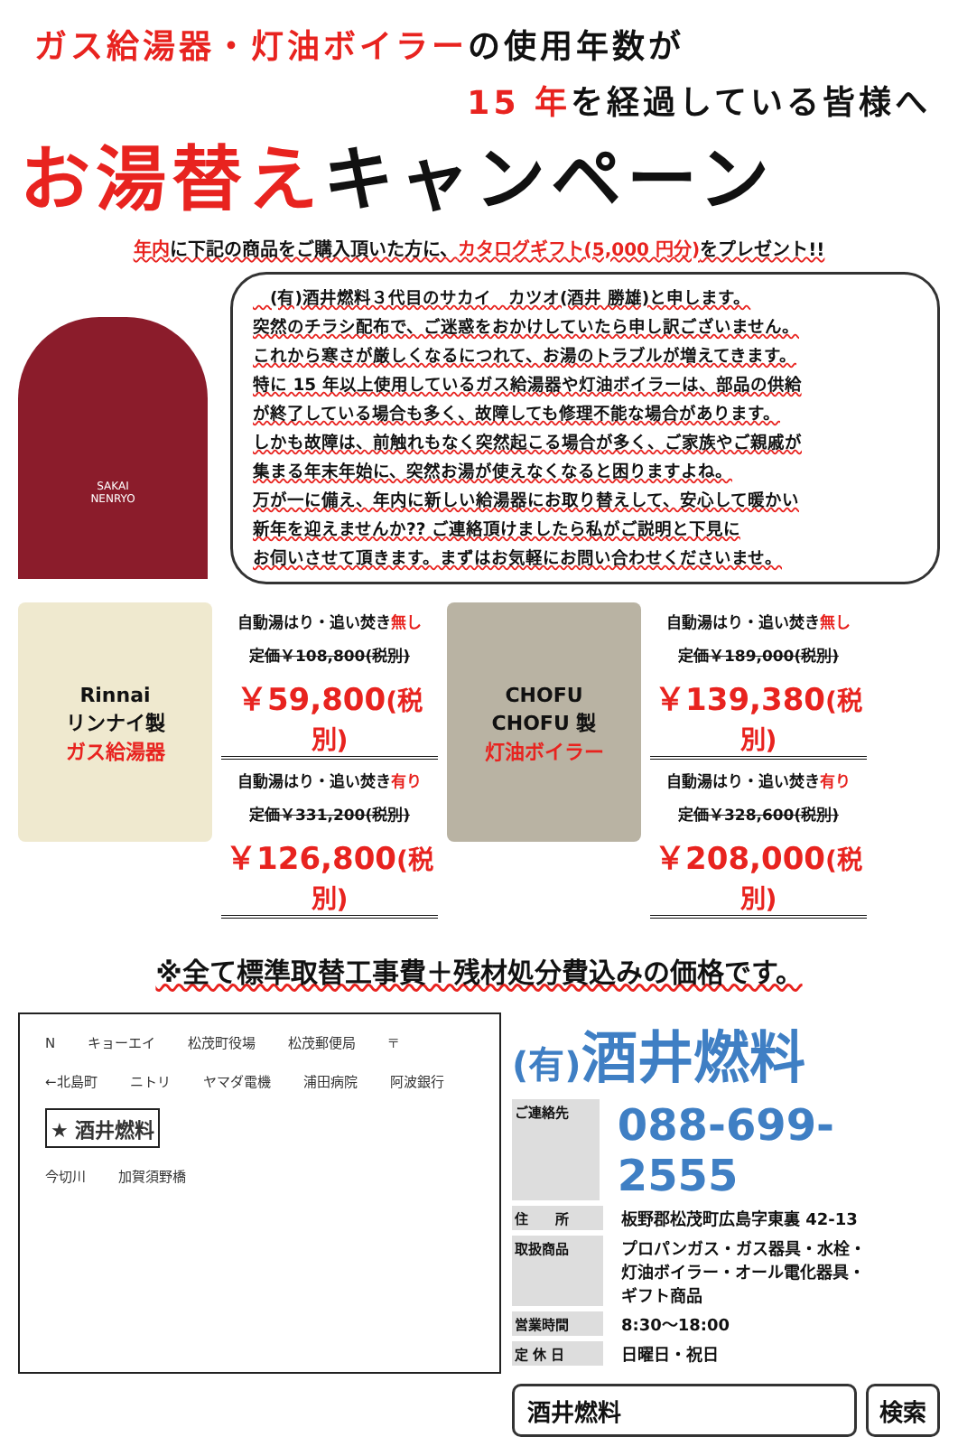ガス給湯器・灯油ボイラーの使用年数が
15 年を経過している皆様へ
お湯替えキャンペーン
年内に下記の商品をご購入頂いた方に、カタログギフト(5,000 円分) をプレゼント!!
SAKAI
NENRYO
　(有)酒井燃料３代目のサカイ　カツオ(酒井 勝雄)と申します。
突然のチラシ配布で、ご迷惑をおかけしていたら申し訳ございません。
これから寒さが厳しくなるにつれて、お湯のトラブルが増えてきます。
特に 15 年以上使用しているガス給湯器や灯油ボイラーは、部品の供給
が終了している場合も多く、故障しても修理不能な場合があります。
しかも故障は、前触れもなく突然起こる場合が多く、ご家族やご親戚が
集まる年末年始に、突然お湯が使えなくなると困りますよね。
万が一に備え、年内に新しい給湯器にお取り替えして、安心して暖かい
新年を迎えませんか?? ご連絡頂けましたら私がご説明と下見に
お伺いさせて頂きます。まずはお気軽にお問い合わせくださいませ。
Rinnai
リンナイ製
ガス給湯器
自動湯はり・追い焚き無し
定価￥108,800(税別)
￥59,800(税別)
自動湯はり・追い焚き有り
定価￥331,200(税別)
￥126,800(税別)
CHOFU
CHOFU 製
灯油ボイラー
自動湯はり・追い焚き無し
定価￥189,000(税別)
￥139,380(税別)
自動湯はり・追い焚き有り
定価￥328,600(税別)
￥208,000(税別)
※全て標準取替工事費＋残材処分費込みの価格です。
Nキョーエイ 松茂町役場 松茂郵便局 〒
←北島町 ニトリ ヤマダ電機 浦田病院 阿波銀行
★ 酒井燃料
今切川 加賀須野橋
(有) 酒井燃料
ご連絡先
088-699-2555
住　　所
板野郡松茂町広島字東裏 42-13
取扱商品
プロパンガス・ガス器具・水栓・
灯油ボイラー・オール電化器具・
ギフト商品
営業時間
8:30～18:00
定 休 日
日曜日・祝日
酒井燃料 検索